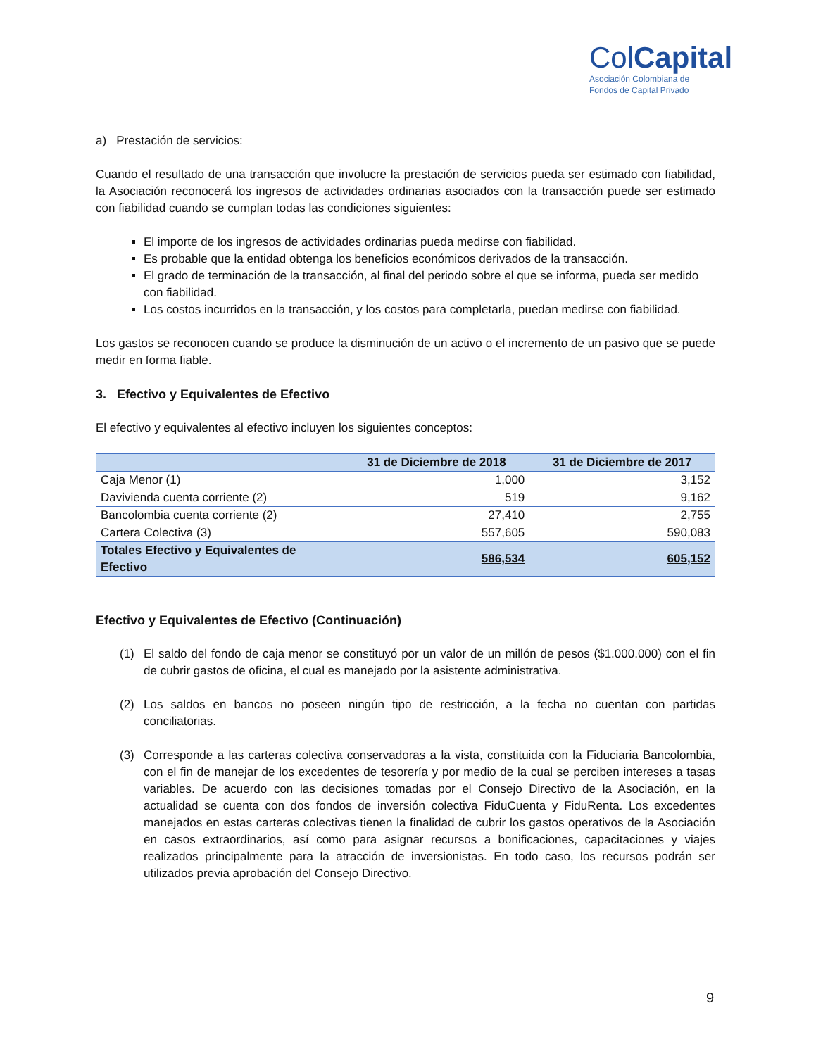ColCapital
Asociación Colombiana de
Fondos de Capital Privado
a) Prestación de servicios:
Cuando el resultado de una transacción que involucre la prestación de servicios pueda ser estimado con fiabilidad, la Asociación reconocerá los ingresos de actividades ordinarias asociados con la transacción puede ser estimado con fiabilidad cuando se cumplan todas las condiciones siguientes:
El importe de los ingresos de actividades ordinarias pueda medirse con fiabilidad.
Es probable que la entidad obtenga los beneficios económicos derivados de la transacción.
El grado de terminación de la transacción, al final del periodo sobre el que se informa, pueda ser medido con fiabilidad.
Los costos incurridos en la transacción, y los costos para completarla, puedan medirse con fiabilidad.
Los gastos se reconocen cuando se produce la disminución de un activo o el incremento de un pasivo que se puede medir en forma fiable.
3. Efectivo y Equivalentes de Efectivo
El efectivo y equivalentes al efectivo incluyen los siguientes conceptos:
| | 31 de Diciembre de 2018 | 31 de Diciembre de 2017 |
| --- | --- | --- |
| Caja Menor (1) | 1,000 | 3,152 |
| Davivienda cuenta corriente (2) | 519 | 9,162 |
| Bancolombia cuenta corriente (2) | 27,410 | 2,755 |
| Cartera Colectiva (3) | 557,605 | 590,083 |
| Totales Efectivo y Equivalentes de Efectivo | 586,534 | 605,152 |
Efectivo y Equivalentes de Efectivo (Continuación)
(1) El saldo del fondo de caja menor se constituyó por un valor de un millón de pesos ($1.000.000) con el fin de cubrir gastos de oficina, el cual es manejado por la asistente administrativa.
(2) Los saldos en bancos no poseen ningún tipo de restricción, a la fecha no cuentan con partidas conciliatorias.
(3) Corresponde a las carteras colectiva conservadoras a la vista, constituida con la Fiduciaria Bancolombia, con el fin de manejar de los excedentes de tesorería y por medio de la cual se perciben intereses a tasas variables. De acuerdo con las decisiones tomadas por el Consejo Directivo de la Asociación, en la actualidad se cuenta con dos fondos de inversión colectiva FiduCuenta y FiduRenta. Los excedentes manejados en estas carteras colectivas tienen la finalidad de cubrir los gastos operativos de la Asociación en casos extraordinarios, así como para asignar recursos a bonificaciones, capacitaciones y viajes realizados principalmente para la atracción de inversionistas. En todo caso, los recursos podrán ser utilizados previa aprobación del Consejo Directivo.
9